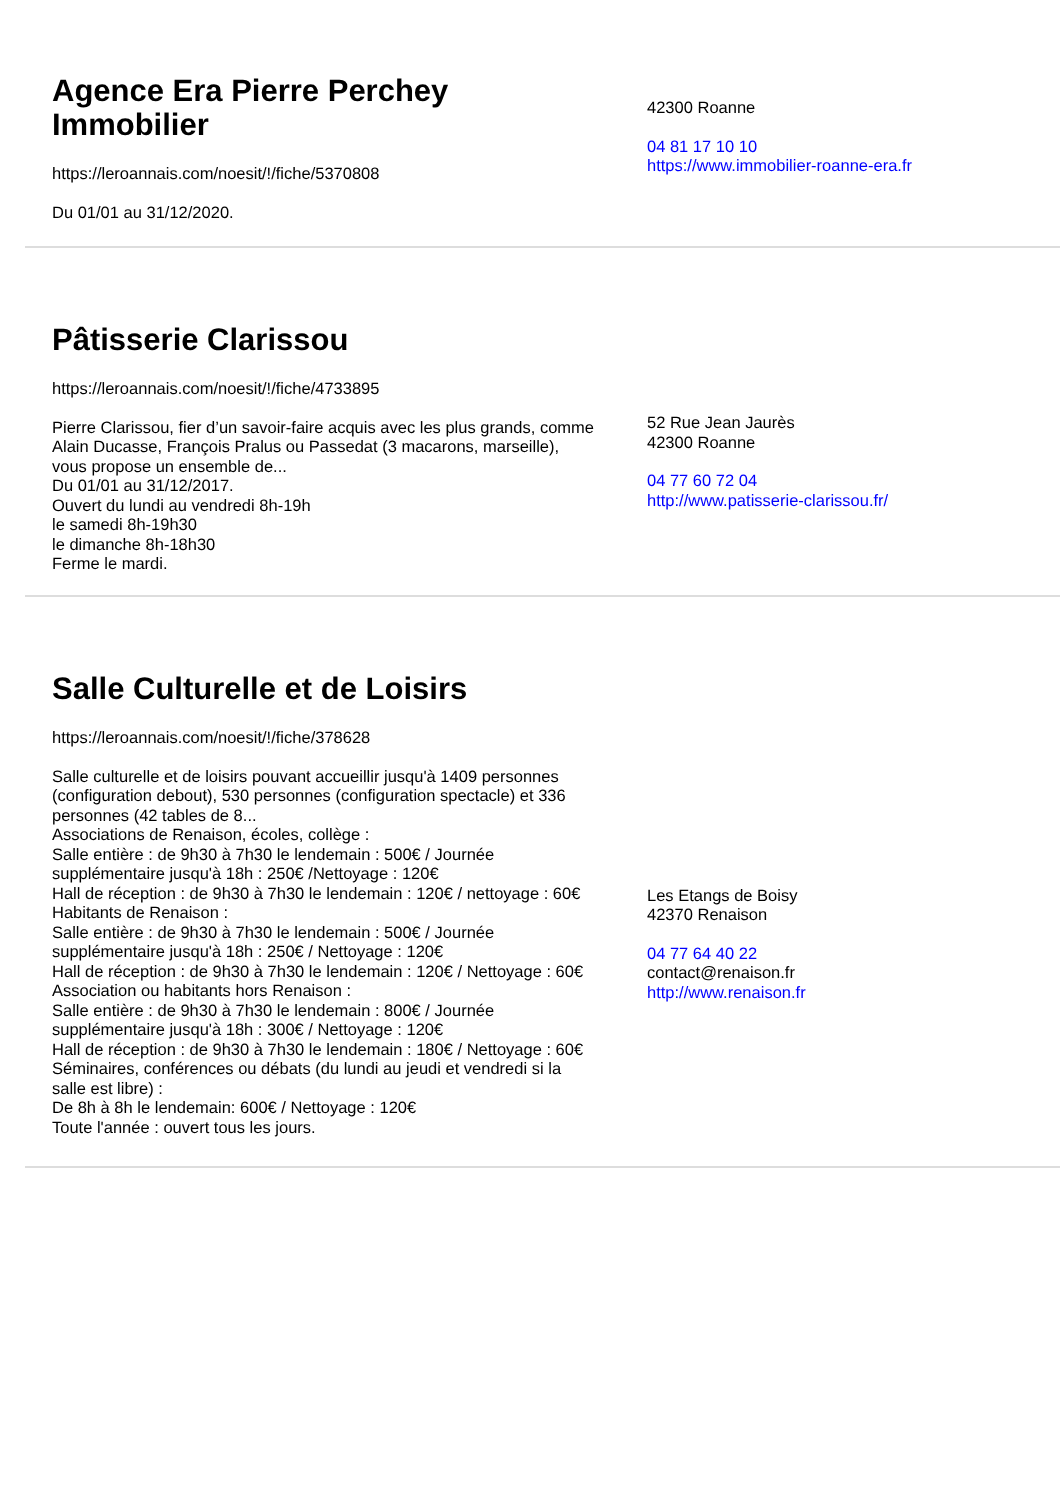Agence Era Pierre Perchey Immobilier
https://leroannais.com/noesit/!/fiche/5370808
Du 01/01 au 31/12/2020.
42300 Roanne
04 81 17 10 10
https://www.immobilier-roanne-era.fr
Pâtisserie Clarissou
https://leroannais.com/noesit/!/fiche/4733895
Pierre Clarissou, fier d’un savoir-faire acquis avec les plus grands, comme Alain Ducasse, François Pralus ou Passedat (3 macarons, marseille), vous propose un ensemble de...
Du 01/01 au 31/12/2017.
Ouvert du lundi au vendredi 8h-19h
le samedi 8h-19h30
le dimanche 8h-18h30
Ferme le mardi.
52 Rue Jean Jaurès
42300 Roanne
04 77 60 72 04
http://www.patisserie-clarissou.fr/
Salle Culturelle et de Loisirs
https://leroannais.com/noesit/!/fiche/378628
Salle culturelle et de loisirs pouvant accueillir jusqu'à 1409 personnes (configuration debout), 530 personnes (configuration spectacle) et 336 personnes (42 tables de 8...
Associations de Renaison, écoles, collège :
Salle entière : de 9h30 à 7h30 le lendemain : 500€ / Journée supplémentaire jusqu'à 18h : 250€ /Nettoyage : 120€
Hall de réception : de 9h30 à 7h30 le lendemain : 120€ / nettoyage : 60€
Habitants de Renaison :
Salle entière : de 9h30 à 7h30 le lendemain : 500€ / Journée supplémentaire jusqu'à 18h : 250€ / Nettoyage : 120€
Hall de réception : de 9h30 à 7h30 le lendemain : 120€ / Nettoyage : 60€
Association ou habitants hors Renaison :
Salle entière : de 9h30 à 7h30 le lendemain : 800€ / Journée supplémentaire jusqu'à 18h : 300€ / Nettoyage : 120€
Hall de réception : de 9h30 à 7h30 le lendemain : 180€ / Nettoyage : 60€
Séminaires, conférences ou débats (du lundi au jeudi et vendredi si la salle est libre) :
De 8h à 8h le lendemain: 600€ / Nettoyage : 120€
Toute l'année : ouvert tous les jours.
Les Etangs de Boisy
42370 Renaison
04 77 64 40 22
contact@renaison.fr
http://www.renaison.fr